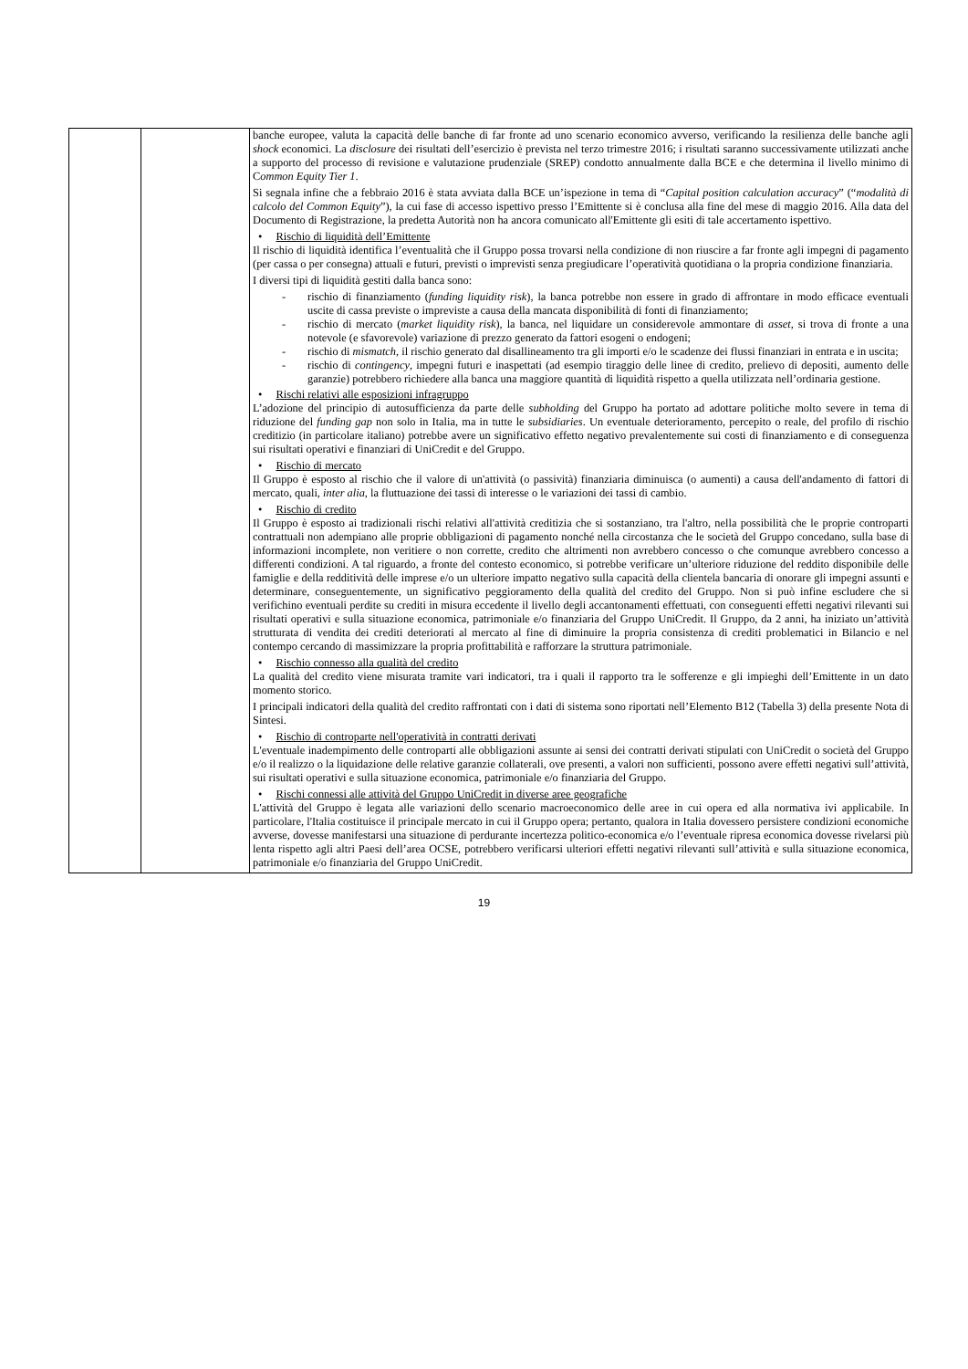| | | banche europee, valuta la capacità delle banche di far fronte ad uno scenario economico avverso, verificando la resilienza delle banche agli shock economici. La disclosure dei risultati dell’esercizio è prevista nel terzo trimestre 2016; i risultati saranno successivamente utilizzati anche a supporto del processo di revisione e valutazione prudenziale (SREP) condotto annualmente dalla BCE e che determina il livello minimo di C ommon Equity Tier 1 . Si segnala infine che a febbraio 2016 è stata avviata dalla BCE un’ispezione in tema di “ Capital position calculation accuracy ” (“ modalità di calcolo del Common Equity ”), la cui fase di accesso ispettivo presso l’Emittente si è conclusa alla fine del mese di maggio 2016. Alla data del Documento di Registrazione, la predetta Autorità non ha ancora comunicato all'Emittente gli esiti di tale accertamento ispettivo. • Rischio di liquidità dell’Emittente Il rischio di liquidità identifica l’eventualità che il Gruppo possa trovarsi nella condizione di non riuscire a far fronte agli impegni di pagamento (per cassa o per consegna) attuali e futuri, previsti o imprevisti senza pregiudicare l’operatività quotidiana o la propria condizione finanziaria. I diversi tipi di liquidità gestiti dalla banca sono: - rischio di finanziamento ( funding liquidity risk ), la banca potrebbe non essere in grado di affrontare in modo efficace eventuali uscite di cassa previste o impreviste a causa della mancata disponibilità di fonti di finanziamento; - rischio di mercato ( market liquidity risk ), la banca, nel liquidare un considerevole ammontare di asset , si trova di fronte a una notevole (e sfavorevole) variazione di prezzo generato da fattori esogeni o endogeni; - rischio di mismatch , il rischio generato dal disallineamento tra gli importi e/o le scadenze dei flussi finanziari in entrata e in uscita; - rischio di contingency , impegni futuri e inaspettati (ad esempio tiraggio delle linee di credito, prelievo di depositi, aumento delle garanzie) potrebbero richiedere alla banca una maggiore quantità di liquidità rispetto a quella utilizzata nell’ordinaria gestione. • Rischi relativi alle esposizioni infragruppo L’adozione del principio di autosufficienza da parte delle subholding del Gruppo ha portato ad adottare politiche molto severe in tema di riduzione del funding gap non solo in Italia, ma in tutte le subsidiaries . Un eventuale deterioramento, percepito o reale, del profilo di rischio creditizio (in particolare italiano) potrebbe avere un significativo effetto negativo prevalentemente sui costi di finanziamento e di conseguenza sui risultati operativi e finanziari di UniCredit e del Gruppo. • Rischio di mercato Il Gruppo è esposto al rischio che il valore di un'attività (o passività) finanziaria diminuisca (o aumenti) a causa dell'andamento di fattori di mercato, quali, inter alia , la fluttuazione dei tassi di interesse o le variazioni dei tassi di cambio. • Rischio di credito Il Gruppo è esposto ai tradizionali rischi relativi all'attività creditizia che si sostanziano, tra l'altro, nella possibilità che le proprie controparti contrattuali non adempiano alle proprie obbligazioni di pagamento nonché nella circostanza che le società del Gruppo concedano, sulla base di informazioni incomplete, non veritiere o non corrette, credito che altrimenti non avrebbero concesso o che comunque avrebbero concesso a differenti condizioni. A tal riguardo, a fronte del contesto economico, si potrebbe verificare un’ulteriore riduzione del reddito disponibile delle famiglie e della redditività delle imprese e/o un ulteriore impatto negativo sulla capacità della clientela bancaria di onorare gli impegni assunti e determinare, conseguentemente, un significativo peggioramento della qualità del credito del Gruppo. Non si può infine escludere che si verifichino eventuali perdite su crediti in misura eccedente il livello degli accantonamenti effettuati, con conseguenti effetti negativi rilevanti sui risultati operativi e sulla situazione economica, patrimoniale e/o finanziaria del Gruppo UniCredit. Il Gruppo, da 2 anni, ha iniziato un’attività strutturata di vendita dei crediti deteriorati al mercato al fine di diminuire la propria consistenza di crediti problematici in Bilancio e nel contempo cercando di massimizzare la propria profittabilità e rafforzare la struttura patrimoniale. • Rischio connesso alla qualità del credito La qualità del credito viene misurata tramite vari indicatori, tra i quali il rapporto tra le sofferenze e gli impieghi dell’Emittente in un dato momento storico. I principali indicatori della qualità del credito raffrontati con i dati di sistema sono riportati nell’Elemento B12 (Tabella 3) della presente Nota di Sintesi. • Rischio di controparte nell'operatività in contratti derivati L'eventuale inadempimento delle controparti alle obbligazioni assunte ai sensi dei contratti derivati stipulati con UniCredit o società del Gruppo e/o il realizzo o la liquidazione delle relative garanzie collaterali, ove presenti, a valori non sufficienti, possono avere effetti negativi sull’attività, sui risultati operativi e sulla situazione economica, patrimoniale e/o finanziaria del Gruppo. • Rischi connessi alle attività del Gruppo UniCredit in diverse aree geografiche L'attività del Gruppo è legata alle variazioni dello scenario macroeconomico delle aree in cui opera ed alla normativa ivi applicabile. In particolare, l'Italia costituisce il principale mercato in cui il Gruppo opera; pertanto, qualora in Italia dovessero persistere condizioni economiche avverse, dovesse manifestarsi una situazione di perdurante incertezza politico-economica e/o l’eventuale ripresa economica dovesse rivelarsi più lenta rispetto agli altri Paesi dell’area OCSE, potrebbero verificarsi ulteriori effetti negativi rilevanti sull’attività e sulla situazione economica, patrimoniale e/o finanziaria del Gruppo UniCredit. |
19